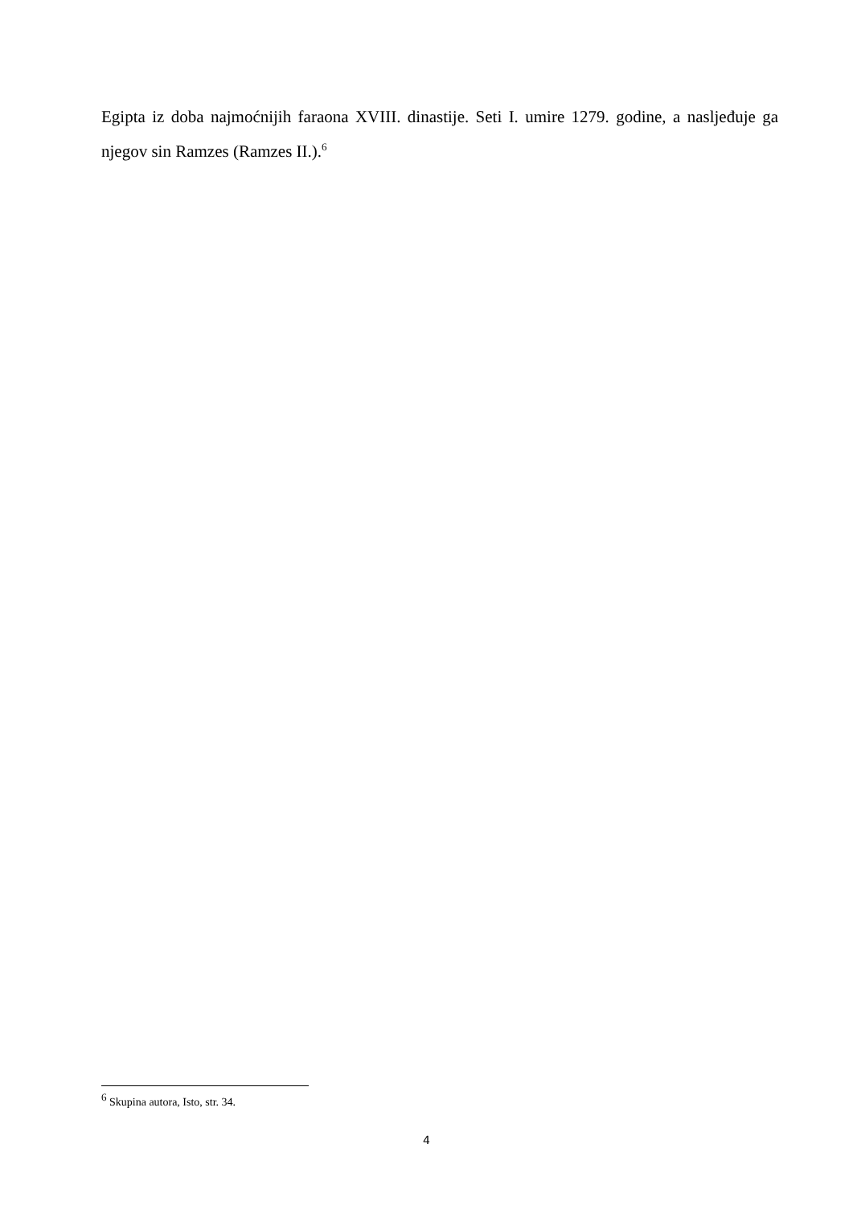Egipta iz doba najmoćnijih faraona XVIII. dinastije. Seti I. umire 1279. godine, a nasljeđuje ga njegov sin Ramzes (Ramzes II.).<sup>6</sup>
<sup>6</sup> Skupina autora, Isto, str. 34.
4